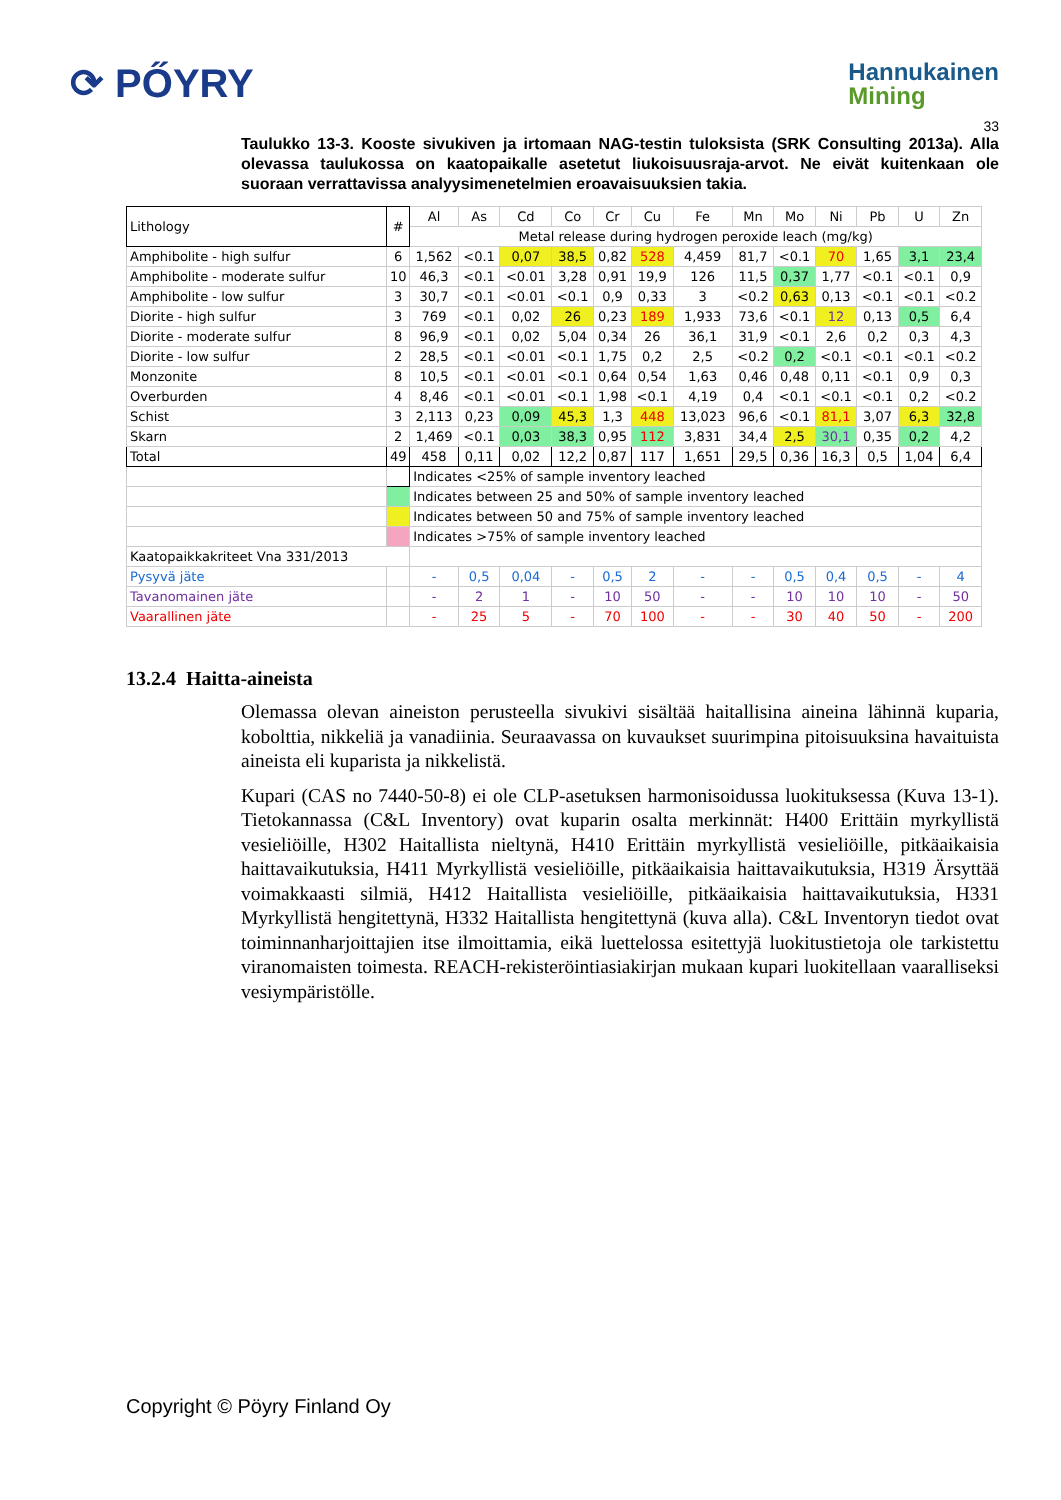⟳ PŐYRY
Hannukainen
Mining
33
Taulukko 13-3. Kooste sivukiven ja irtomaan NAG-testin tuloksista (SRK Consulting 2013a). Alla olevassa taulukossa on kaatopaikalle asetetut liukoisuusraja-arvot. Ne eivät kuitenkaan ole suoraan verrattavissa analyysimenetelmien eroavaisuuksien takia.
| Lithology | # | Al | As | Cd | Co | Cr | Cu | Fe | Mn | Mo | Ni | Pb | U | Zn |
| | | Metal release during hydrogen peroxide leach (mg/kg) | | | | | | | | | | | | |
| Amphibolite - high sulfur | 6 | 1,562 | <0.1 | 0,07 | 38,5 | 0,82 | 528 | 4,459 | 81,7 | <0.1 | 70 | 1,65 | 3,1 | 23,4 |
| Amphibolite - moderate sulfur | 10 | 46,3 | <0.1 | <0.01 | 3,28 | 0,91 | 19,9 | 126 | 11,5 | 0,37 | 1,77 | <0.1 | <0.1 | 0,9 |
| Amphibolite - low sulfur | 3 | 30,7 | <0.1 | <0.01 | <0.1 | 0,9 | 0,33 | 3 | <0.2 | 0,63 | 0,13 | <0.1 | <0.1 | <0.2 |
| Diorite - high sulfur | 3 | 769 | <0.1 | 0,02 | 26 | 0,23 | 189 | 1,933 | 73,6 | <0.1 | 12 | 0,13 | 0,5 | 6,4 |
| Diorite - moderate sulfur | 8 | 96,9 | <0.1 | 0,02 | 5,04 | 0,34 | 26 | 36,1 | 31,9 | <0.1 | 2,6 | 0,2 | 0,3 | 4,3 |
| Diorite - low sulfur | 2 | 28,5 | <0.1 | <0.01 | <0.1 | 1,75 | 0,2 | 2,5 | <0.2 | 0,2 | <0.1 | <0.1 | <0.1 | <0.2 |
| Monzonite | 8 | 10,5 | <0.1 | <0.01 | <0.1 | 0,64 | 0,54 | 1,63 | 0,46 | 0,48 | 0,11 | <0.1 | 0,9 | 0,3 |
| Overburden | 4 | 8,46 | <0.1 | <0.01 | <0.1 | 1,98 | <0.1 | 4,19 | 0,4 | <0.1 | <0.1 | <0.1 | 0,2 | <0.2 |
| Schist | 3 | 2,113 | 0,23 | 0,09 | 45,3 | 1,3 | 448 | 13,023 | 96,6 | <0.1 | 81,1 | 3,07 | 6,3 | 32,8 |
| Skarn | 2 | 1,469 | <0.1 | 0,03 | 38,3 | 0,95 | 112 | 3,831 | 34,4 | 2,5 | 30,1 | 0,35 | 0,2 | 4,2 |
| Total | 49 | 458 | 0,11 | 0,02 | 12,2 | 0,87 | 117 | 1,651 | 29,5 | 0,36 | 16,3 | 0,5 | 1,04 | 6,4 |
| | | Indicates <25% of sample inventory leached | | | | | | | | | | | | |
| | | Indicates between 25 and 50% of sample inventory leached | | | | | | | | | | | | |
| | | Indicates between 50 and 75% of sample inventory leached | | | | | | | | | | | | |
| | | Indicates >75% of sample inventory leached | | | | | | | | | | | | |
| Kaatopaikkakriteet Vna 331/2013 | | | | | | | | | | | | | | |
| Pysyvä jäte | | - | 0,5 | 0,04 | - | 0,5 | 2 | - | - | 0,5 | 0,4 | 0,5 | - | 4 |
| Tavanomainen jäte | | - | 2 | 1 | - | 10 | 50 | - | - | 10 | 10 | 10 | - | 50 |
| Vaarallinen jäte | | - | 25 | 5 | - | 70 | 100 | - | - | 30 | 40 | 50 | - | 200 |
13.2.4 Haitta-aineista
Olemassa olevan aineiston perusteella sivukivi sisältää haitallisina aineina lähinnä kuparia, kobolttia, nikkeliä ja vanadiinia. Seuraavassa on kuvaukset suurimpina pitoisuuksina havaituista aineista eli kuparista ja nikkelistä.
Kupari (CAS no 7440-50-8) ei ole CLP-asetuksen harmonisoidussa luokituksessa (Kuva 13-1). Tietokannassa (C&L Inventory) ovat kuparin osalta merkinnät: H400 Erittäin myrkyllistä vesieliöille, H302 Haitallista nieltynä, H410 Erittäin myrkyllistä vesieliöille, pitkäaikaisia haittavaikutuksia, H411 Myrkyllistä vesieliöille, pitkäaikaisia haittavaikutuksia, H319 Ärsyttää voimakkaasti silmiä, H412 Haitallista vesieliöille, pitkäaikaisia haittavaikutuksia, H331 Myrkyllistä hengitettynä, H332 Haitallista hengitettynä (kuva alla). C&L Inventoryn tiedot ovat toiminnanharjoittajien itse ilmoittamia, eikä luettelossa esitettyjä luokitustietoja ole tarkistettu viranomaisten toimesta. REACH-rekisteröintiasiakirjan mukaan kupari luokitellaan vaaralliseksi vesiympäristölle.
Copyright © Pöyry Finland Oy